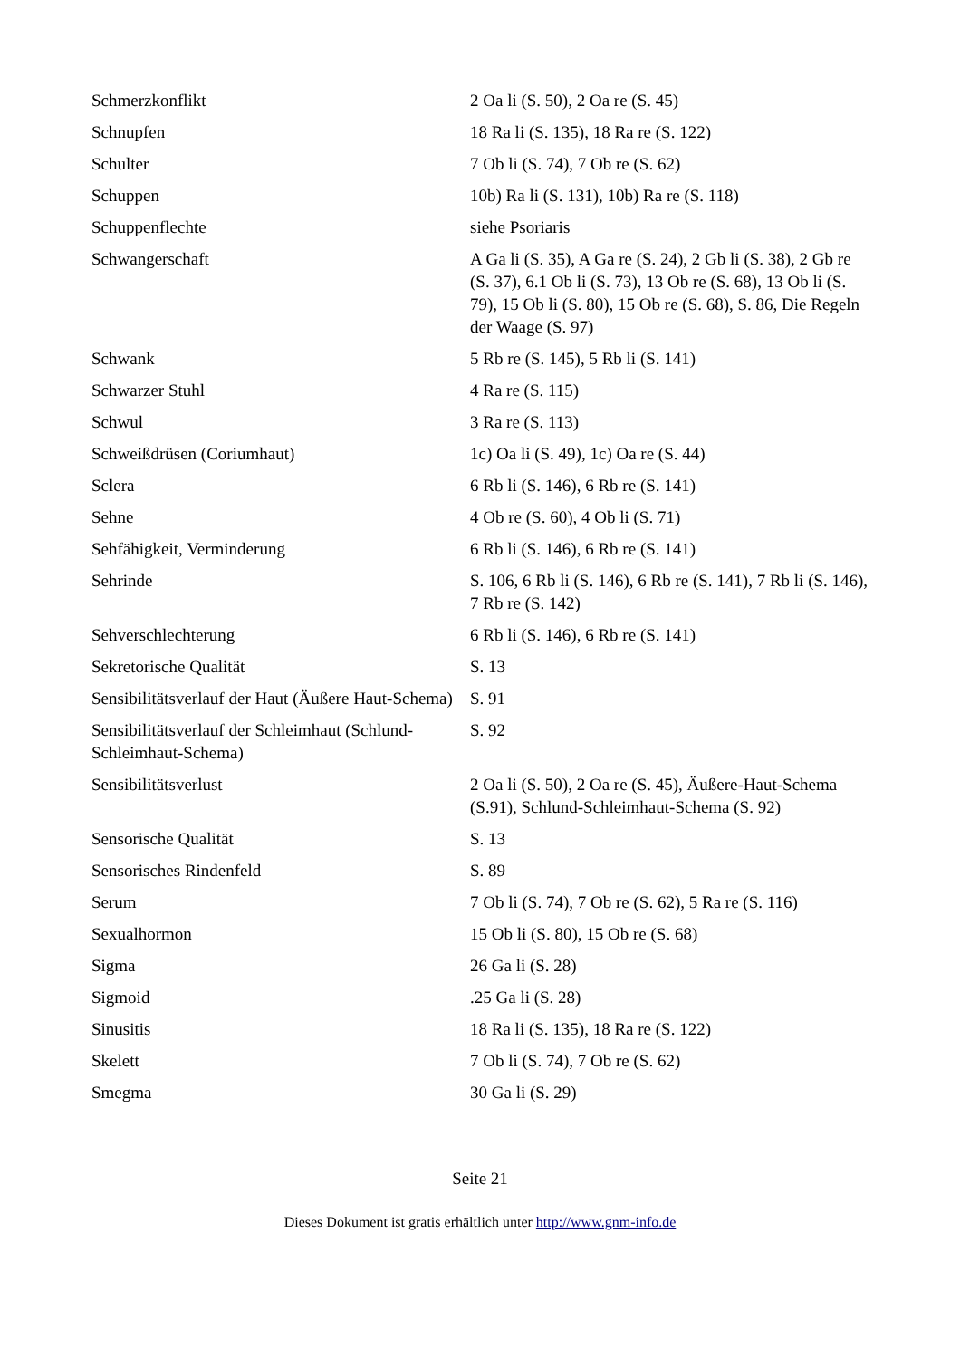| Schmerzkonflikt | 2 Oa li (S. 50), 2 Oa re (S. 45) |
| Schnupfen | 18 Ra li (S. 135), 18 Ra re (S. 122) |
| Schulter | 7 Ob li (S. 74), 7 Ob re (S. 62) |
| Schuppen | 10b) Ra li (S. 131), 10b) Ra re (S. 118) |
| Schuppenflechte | siehe Psoriaris |
| Schwangerschaft | A Ga li (S. 35), A Ga re (S. 24), 2 Gb li (S. 38), 2 Gb re (S. 37), 6.1 Ob li (S. 73), 13 Ob re (S. 68), 13 Ob li (S. 79), 15 Ob li (S. 80), 15 Ob re (S. 68), S. 86, Die Regeln der Waage (S. 97) |
| Schwank | 5 Rb re (S. 145), 5 Rb li (S. 141) |
| Schwarzer Stuhl | 4 Ra re (S. 115) |
| Schwul | 3 Ra re (S. 113) |
| Schweißdrüsen (Coriumhaut) | 1c) Oa li (S. 49), 1c) Oa re (S. 44) |
| Sclera | 6 Rb li (S. 146), 6 Rb re (S. 141) |
| Sehne | 4 Ob re (S. 60), 4 Ob li (S. 71) |
| Sehfähigkeit, Verminderung | 6 Rb li (S. 146), 6 Rb re (S. 141) |
| Sehrinde | S. 106, 6 Rb li (S. 146), 6 Rb re (S. 141), 7 Rb li (S. 146), 7 Rb re (S. 142) |
| Sehverschlechterung | 6 Rb li (S. 146), 6 Rb re (S. 141) |
| Sekretorische Qualität | S. 13 |
| Sensibilitätsverlauf der Haut (Äußere Haut-Schema) | S. 91 |
| Sensibilitätsverlauf der Schleimhaut (Schlund-Schleimhaut-Schema) | S. 92 |
| Sensibilitätsverlust | 2 Oa li (S. 50), 2 Oa re (S. 45), Äußere-Haut-Schema (S.91), Schlund-Schleimhaut-Schema (S. 92) |
| Sensorische Qualität | S. 13 |
| Sensorisches Rindenfeld | S. 89 |
| Serum | 7 Ob li (S. 74), 7 Ob re (S. 62), 5 Ra re (S. 116) |
| Sexualhormon | 15 Ob li (S. 80), 15 Ob re (S. 68) |
| Sigma | 26 Ga li (S. 28) |
| Sigmoid | .25 Ga li (S. 28) |
| Sinusitis | 18 Ra li (S. 135), 18 Ra re (S. 122) |
| Skelett | 7 Ob li (S. 74), 7 Ob re (S. 62) |
| Smegma | 30 Ga li (S. 29) |
Seite 21
Dieses Dokument ist gratis erhältlich unter http://www.gnm-info.de